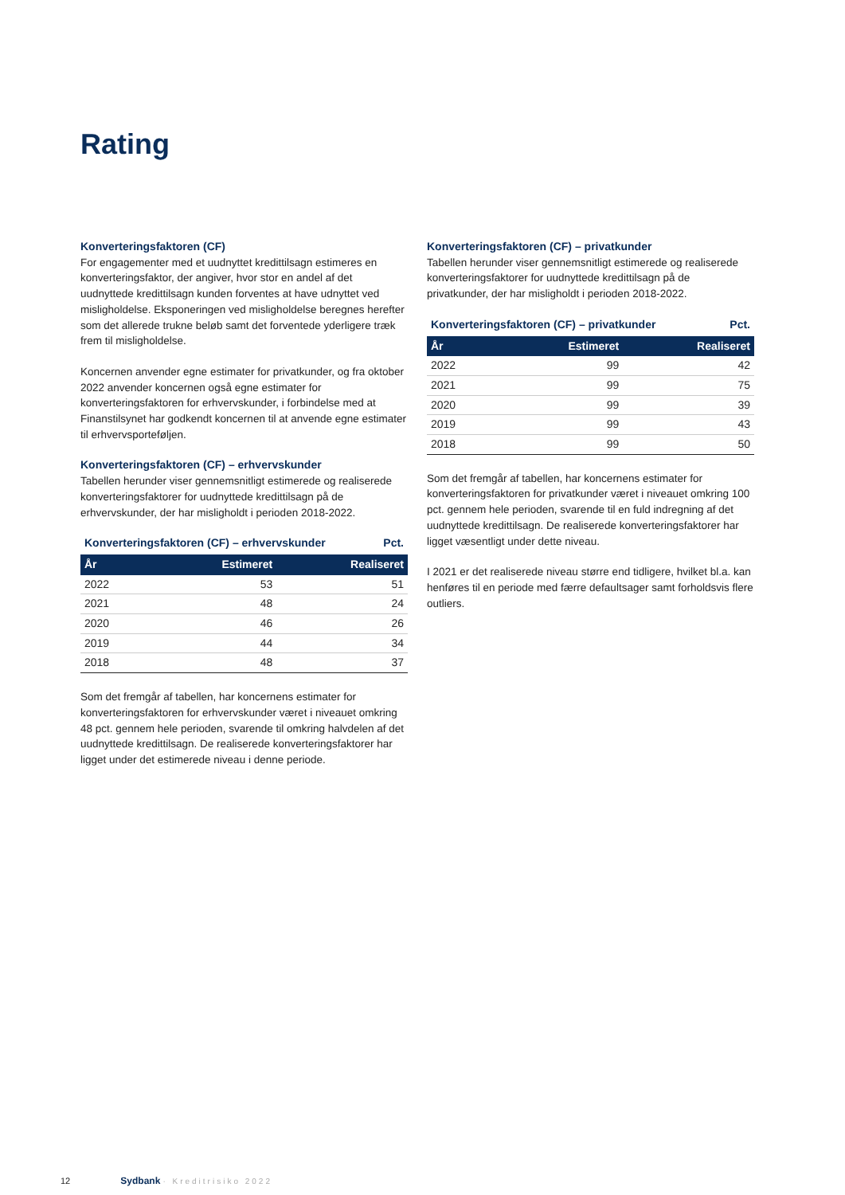Rating
Konverteringsfaktoren (CF)
For engagementer med et uudnyttet kredittilsagn estimeres en konverteringsfaktor, der angiver, hvor stor en andel af det uudnyttede kredittilsagn kunden forventes at have udnyttet ved misligholdelse. Eksponeringen ved misligholdelse beregnes herefter som det allerede trukne beløb samt det forventede yderligere træk frem til misligholdelse.
Koncernen anvender egne estimater for privatkunder, og fra oktober 2022 anvender koncernen også egne estimater for konverteringsfaktoren for erhvervskunder, i forbindelse med at Finanstilsynet har godkendt koncernen til at anvende egne estimater til erhvervsporteføljen.
Konverteringsfaktoren (CF) – erhvervskunder
Tabellen herunder viser gennemsnitligt estimerede og realiserede konverteringsfaktorer for uudnyttede kredittilsagn på de erhvervskunder, der har misligholdt i perioden 2018-2022.
Konverteringsfaktoren (CF) – erhvervskunder Pct.
| År | Estimeret | Realiseret |
| --- | --- | --- |
| 2022 | 53 | 51 |
| 2021 | 48 | 24 |
| 2020 | 46 | 26 |
| 2019 | 44 | 34 |
| 2018 | 48 | 37 |
Som det fremgår af tabellen, har koncernens estimater for konverteringsfaktoren for erhvervskunder været i niveauet omkring 48 pct. gennem hele perioden, svarende til omkring halvdelen af det uudnyttede kredittilsagn. De realiserede konverteringsfaktorer har ligget under det estimerede niveau i denne periode.
Konverteringsfaktoren (CF) – privatkunder
Tabellen herunder viser gennemsnitligt estimerede og realiserede konverteringsfaktorer for uudnyttede kredittilsagn på de privatkunder, der har misligholdt i perioden 2018-2022.
Konverteringsfaktoren (CF) – privatkunder Pct.
| År | Estimeret | Realiseret |
| --- | --- | --- |
| 2022 | 99 | 42 |
| 2021 | 99 | 75 |
| 2020 | 99 | 39 |
| 2019 | 99 | 43 |
| 2018 | 99 | 50 |
Som det fremgår af tabellen, har koncernens estimater for konverteringsfaktoren for privatkunder været i niveauet omkring 100 pct. gennem hele perioden, svarende til en fuld indregning af det uudnyttede kredittilsagn. De realiserede konverteringsfaktorer har ligget væsentligt under dette niveau.
I 2021 er det realiserede niveau større end tidligere, hvilket bl.a. kan henføres til en periode med færre defaultsager samt forholdsvis flere outliers.
12 Sydbank · Kreditrisiko 2022